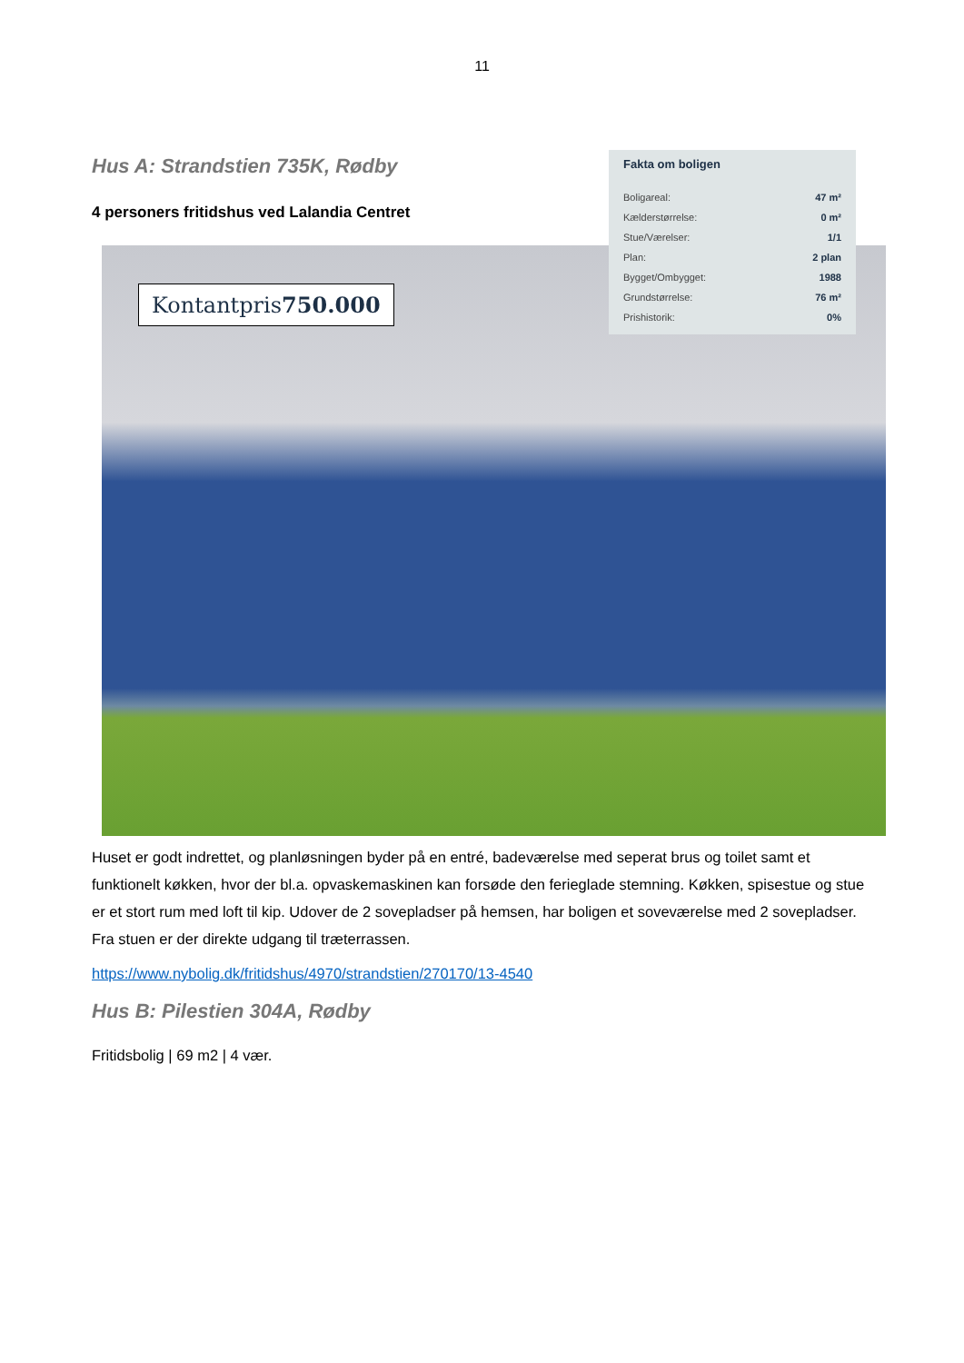11
Fakta om boligen
| Boligareal: | 47 m² |
| Kælderstørrelse: | 0 m² |
| Stue/Værelser: | 1/1 |
| Plan: | 2 plan |
| Bygget/Ombygget: | 1988 |
| Grundstørrelse: | 76 m² |
| Prishistorik: | 0% |
Hus A: Strandstien 735K, Rødby
4 personers fritidshus ved Lalandia Centret
Kontantpris750.000
Huset er godt indrettet, og planløsningen byder på en entré, badeværelse med seperat brus og toilet samt et funktionelt køkken, hvor der bl.a. opvaskemaskinen kan forsøde den ferieglade stemning. Køkken, spisestue og stue er et stort rum med loft til kip. Udover de 2 sovepladser på hemsen, har boligen et soveværelse med 2 sovepladser. Fra stuen er der direkte udgang til træterrassen.
https://www.nybolig.dk/fritidshus/4970/strandstien/270170/13-4540
Hus B: Pilestien 304A, Rødby
Fritidsbolig | 69 m2 | 4 vær.